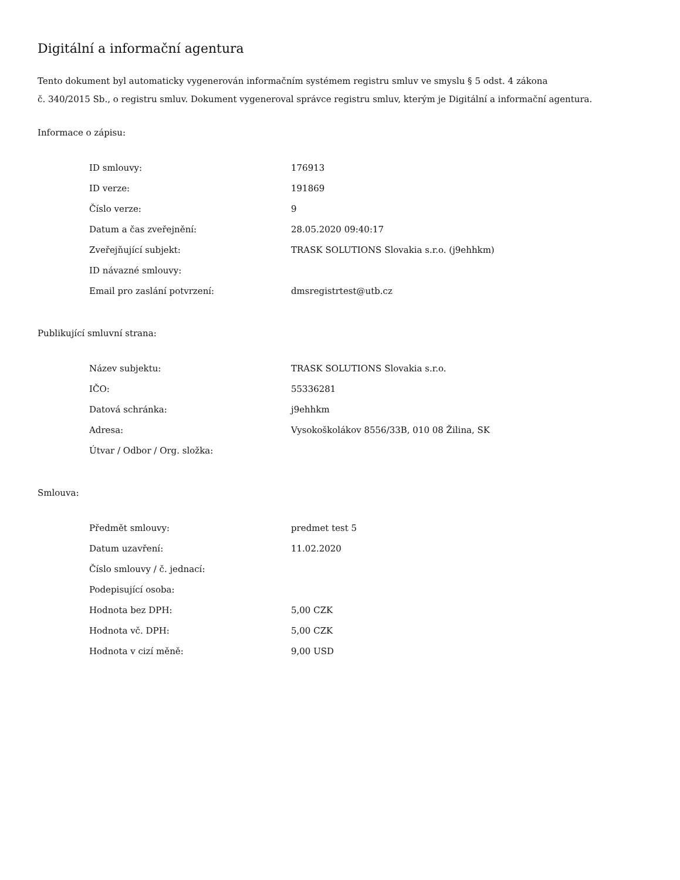Digitální a informační agentura
Tento dokument byl automaticky vygenerován informačním systémem registru smluv ve smyslu § 5 odst. 4 zákona
č. 340/2015 Sb., o registru smluv. Dokument vygeneroval správce registru smluv, kterým je Digitální a informační agentura.
Informace o zápisu:
| ID smlouvy: | 176913 |
| ID verze: | 191869 |
| Číslo verze: | 9 |
| Datum a čas zveřejnění: | 28.05.2020 09:40:17 |
| Zveřejňující subjekt: | TRASK SOLUTIONS Slovakia s.r.o. (j9ehhkm) |
| ID návazné smlouvy: | |
| Email pro zaslání potvrzení: | dmsregistrtest@utb.cz |
Publikující smluvní strana:
| Název subjektu: | TRASK SOLUTIONS Slovakia s.r.o. |
| IČO: | 55336281 |
| Datová schránka: | j9ehhkm |
| Adresa: | Vysokoškolákov 8556/33B, 010 08 Žilina, SK |
| Útvar / Odbor / Org. složka: | |
Smlouva:
| Předmět smlouvy: | predmet test 5 |
| Datum uzavření: | 11.02.2020 |
| Číslo smlouvy / č. jednací: | |
| Podepisující osoba: | |
| Hodnota bez DPH: | 5,00 CZK |
| Hodnota vč. DPH: | 5,00 CZK |
| Hodnota v cizí měně: | 9,00 USD |